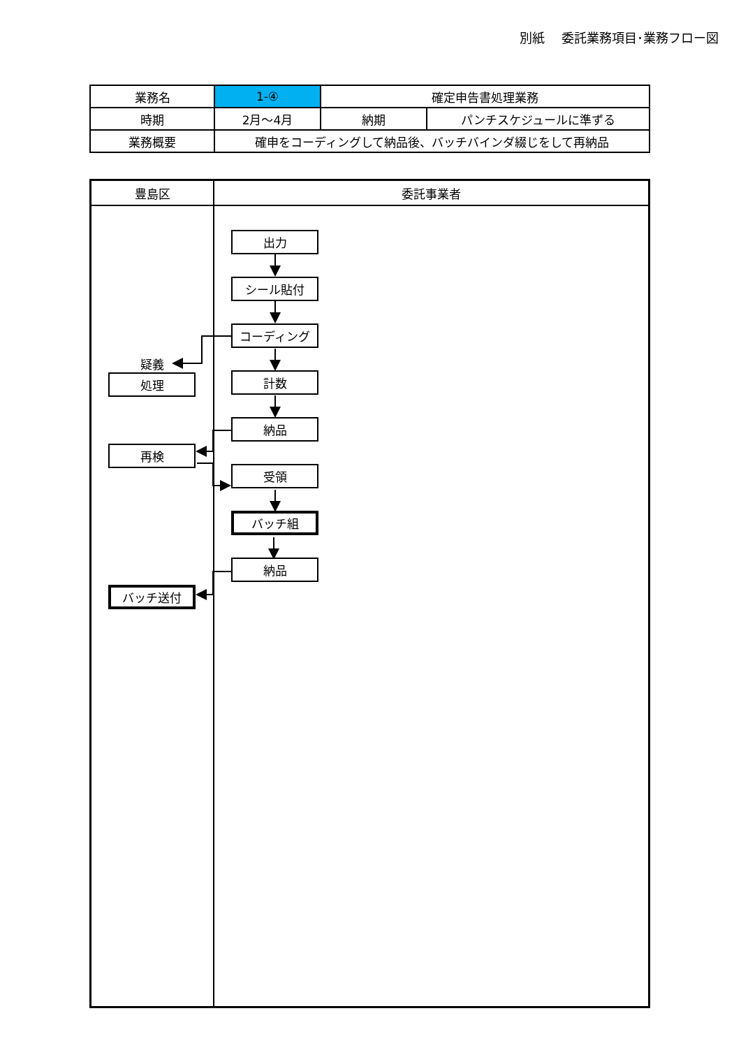別紙　 委託業務項目･業務フロー図
| 業務名 | 1-④ | 確定申告書処理業務 | |
| 時期 | 2月～4月 | 納期 | パンチスケジュールに準ずる |
| 業務概要 | 確申をコーディングして納品後、バッチバインダ綴じをして再納品 | | |
豊島区 委託事業者
疑義
処理
再検
バッチ送付
出力
シール貼付
コーディング
計数
納品
受領
バッチ組
納品